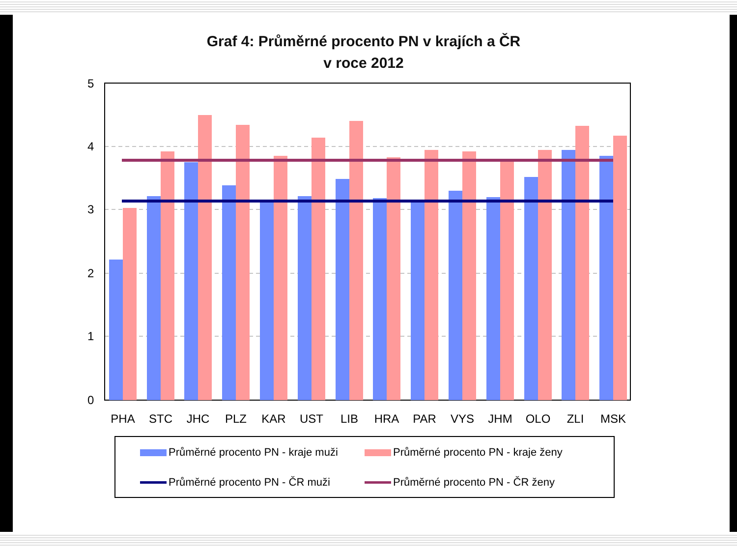Graf 4: Průměrné procento PN v krajích a ČR
v roce 2012
5
4
3
2
1
0
PHA
STC
JHC
PLZ
KAR
UST
LIB
HRA
PAR
VYS
JHM
OLO
ZLI
MSK
Průměrné procento PN - kraje muži
Průměrné procento PN - kraje ženy
Průměrné procento PN - ČR muži
Průměrné procento PN - ČR ženy